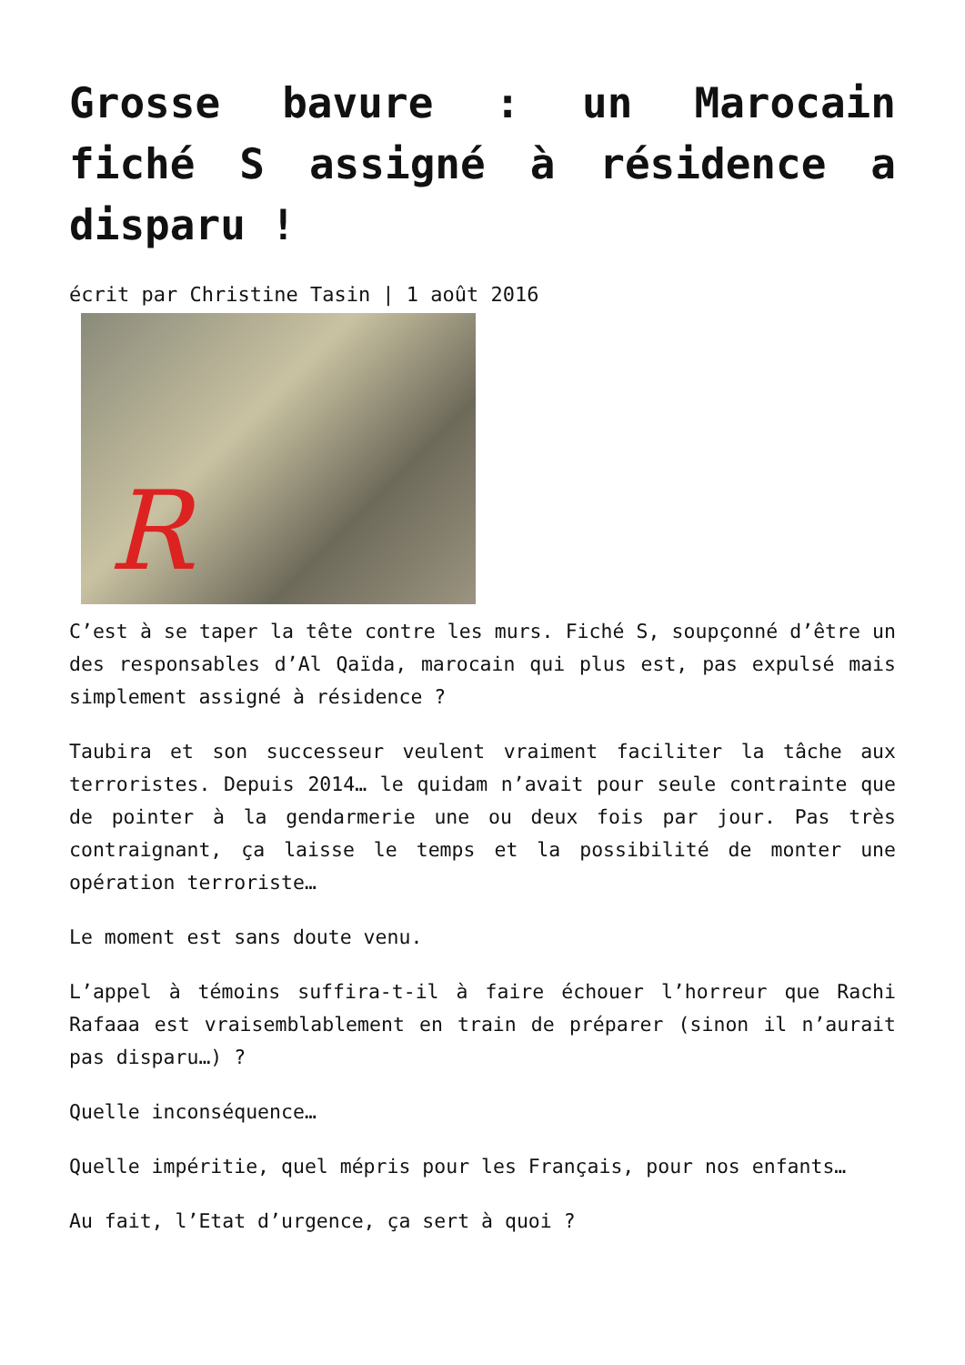Grosse bavure : un Marocain fiché S assigné à résidence a disparu !
écrit par Christine Tasin | 1 août 2016
R
C’est à se taper la tête contre les murs. Fiché S, soupçonné d’être un des responsables d’Al Qaïda, marocain qui plus est, pas expulsé mais simplement assigné à résidence ?
Taubira et son successeur veulent vraiment faciliter la tâche aux terroristes. Depuis 2014… le quidam n’avait pour seule contrainte que de pointer à la gendarmerie une ou deux fois par jour. Pas très contraignant, ça laisse le temps et la possibilité de monter une opération terroriste…
Le moment est sans doute venu.
L’appel à témoins suffira-t-il à faire échouer l’horreur que Rachi Rafaaa est vraisemblablement en train de préparer (sinon il n’aurait pas disparu…) ?
Quelle inconséquence…
Quelle impéritie, quel mépris pour les Français, pour nos enfants…
Au fait, l’Etat d’urgence, ça sert à quoi ?